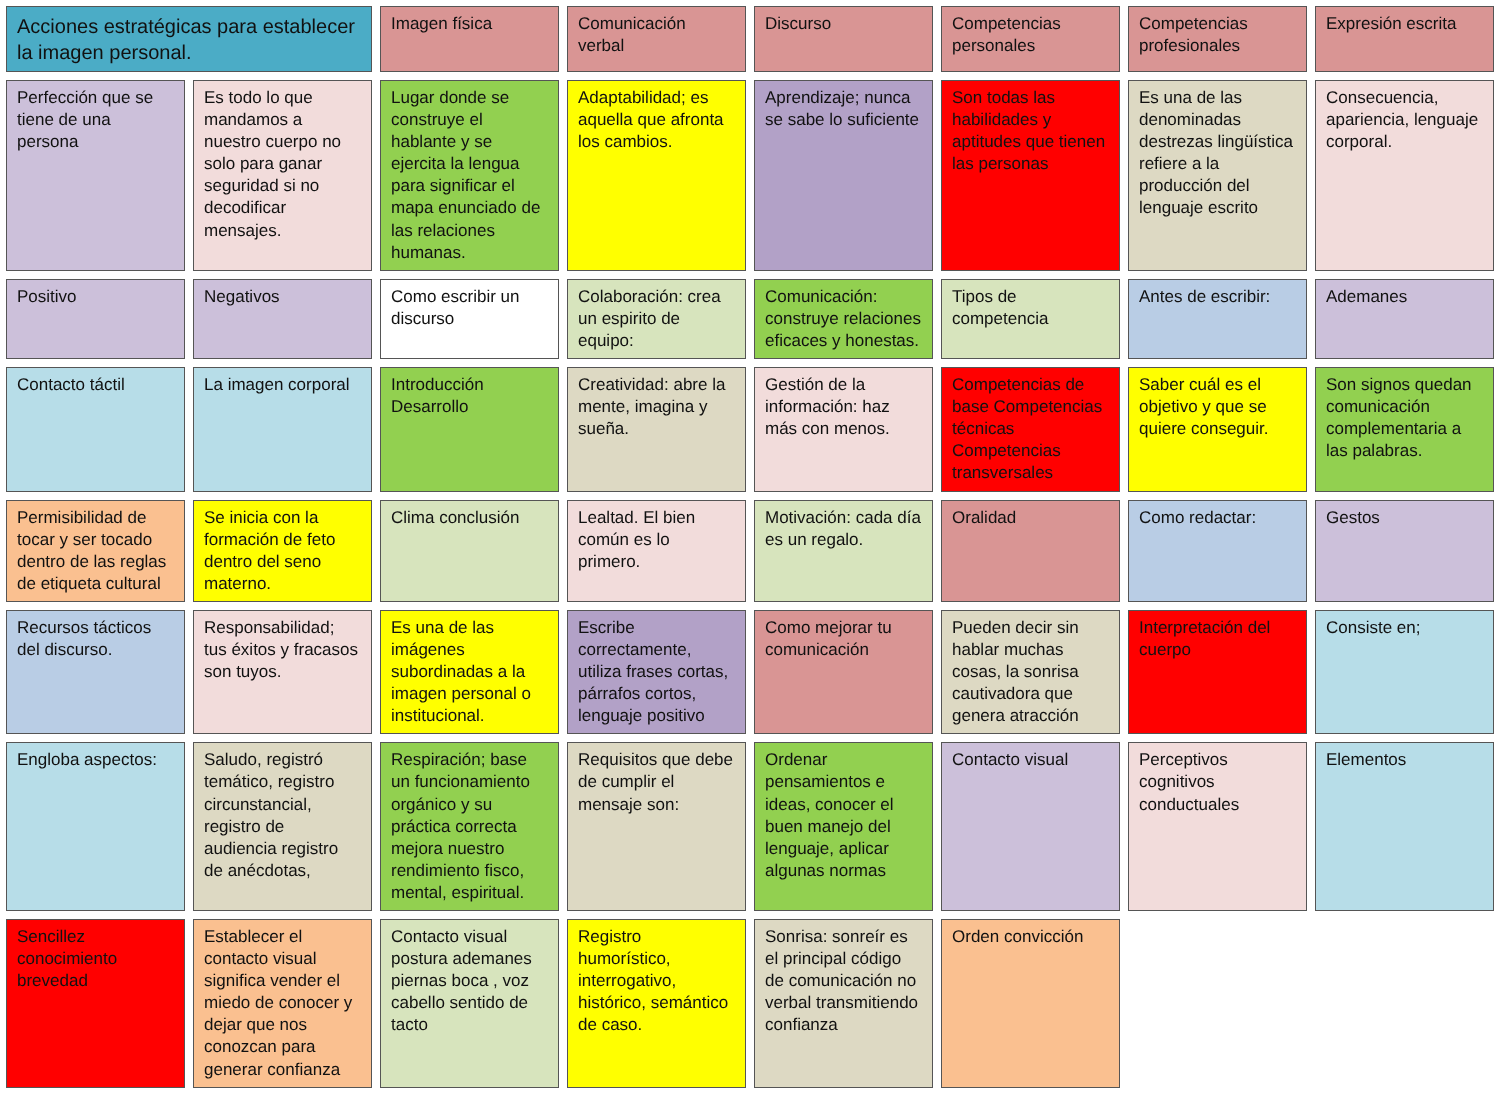Acciones estratégicas para establecer la imagen personal.
Imagen física
Comunicación verbal
Discurso
Competencias personales
Competencias profesionales
Expresión escrita
Perfección que se tiene de una persona
Es todo lo que mandamos a nuestro cuerpo no solo para ganar seguridad si no decodificar mensajes.
Lugar donde se construye el hablante y se ejercita la lengua para significar el mapa enunciado de las relaciones humanas.
Adaptabilidad; es aquella que afronta los cambios.
Aprendizaje; nunca se sabe lo suficiente
Son todas las habilidades y aptitudes que tienen las personas
Es una de las denominadas destrezas lingüística refiere a la producción del lenguaje escrito
Consecuencia, apariencia, lenguaje corporal.
Positivo
Negativos
Como escribir un discurso
Colaboración: crea un espirito de equipo:
Comunicación: construye relaciones eficaces y honestas.
Tipos de competencia
Antes de escribir:
Ademanes
Contacto táctil
La imagen corporal
Introducción Desarrollo
Creatividad: abre la mente, imagina y sueña.
Gestión de la información: haz más con menos.
Competencias de base Competencias técnicas Competencias transversales
Saber cuál es el objetivo y que se quiere conseguir.
Son signos quedan comunicación complementaria a las palabras.
Permisibilidad de tocar y ser tocado dentro de las reglas de etiqueta cultural
Se inicia con la formación de feto dentro del seno materno.
Clima conclusión
Lealtad. El bien común es lo primero.
Motivación: cada día es un regalo.
Oralidad
Como redactar:
Gestos
Recursos tácticos del discurso.
Responsabilidad; tus éxitos y fracasos son tuyos.
Es una de las imágenes subordinadas a la imagen personal o institucional.
Escribe correctamente, utiliza frases cortas, párrafos cortos, lenguaje positivo
Como mejorar tu comunicación
Pueden decir sin hablar muchas cosas, la sonrisa cautivadora que genera atracción
Interpretación del cuerpo
Consiste en;
Engloba aspectos:
Saludo, registró temático, registro circunstancial, registro de audiencia registro de anécdotas,
Respiración; base un funcionamiento orgánico y su práctica correcta mejora nuestro rendimiento fisco, mental, espiritual.
Requisitos que debe de cumplir el mensaje son:
Ordenar pensamientos e ideas, conocer el buen manejo del lenguaje, aplicar algunas normas
Contacto visual
Perceptivos cognitivos conductuales
Elementos
Sencillez conocimiento brevedad
Establecer el contacto visual significa vender el miedo de conocer y dejar que nos conozcan para generar confianza
Contacto visual postura ademanes piernas boca , voz cabello sentido de tacto
Registro humorístico, interrogativo, histórico, semántico de caso.
Sonrisa: sonreír es el principal código de comunicación no verbal transmitiendo confianza
Orden convicción